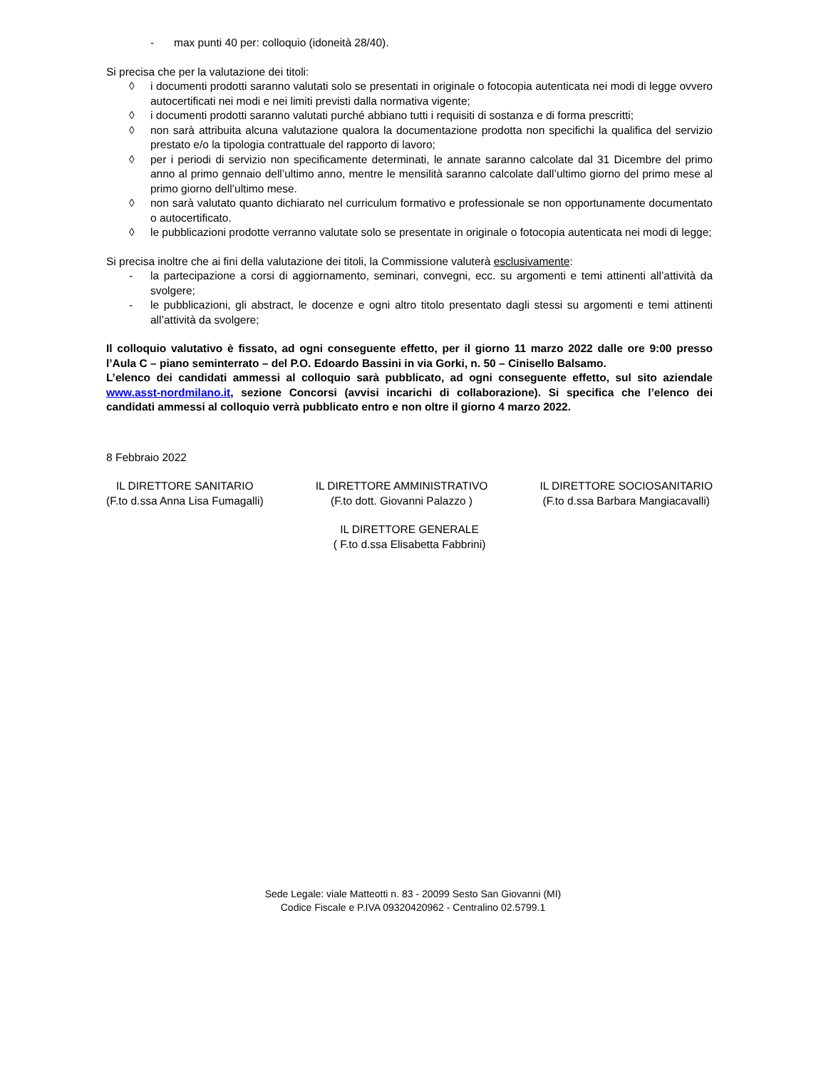- max punti 40 per: colloquio (idoneità 28/40).
Si precisa che per la valutazione dei titoli:
◊ i documenti prodotti saranno valutati solo se presentati in originale o fotocopia autenticata nei modi di legge ovvero autocertificati nei modi e nei limiti previsti dalla normativa vigente;
◊ i documenti prodotti saranno valutati purché abbiano tutti i requisiti di sostanza e di forma prescritti;
◊ non sarà attribuita alcuna valutazione qualora la documentazione prodotta non specifichi la qualifica del servizio prestato e/o la tipologia contrattuale del rapporto di lavoro;
◊ per i periodi di servizio non specificamente determinati, le annate saranno calcolate dal 31 Dicembre del primo anno al primo gennaio dell’ultimo anno, mentre le mensilità saranno calcolate dall’ultimo giorno del primo mese al primo giorno dell’ultimo mese.
◊ non sarà valutato quanto dichiarato nel curriculum formativo e professionale se non opportunamente documentato o autocertificato.
◊ le pubblicazioni prodotte verranno valutate solo se presentate in originale o fotocopia autenticata nei modi di legge;
Si precisa inoltre che ai fini della valutazione dei titoli, la Commissione valuterà esclusivamente:
- la partecipazione a corsi di aggiornamento, seminari, convegni, ecc. su argomenti e temi attinenti all’attività da svolgere;
- le pubblicazioni, gli abstract, le docenze e ogni altro titolo presentato dagli stessi su argomenti e temi attinenti all’attività da svolgere;
Il colloquio valutativo è fissato, ad ogni conseguente effetto, per il giorno 11 marzo 2022 dalle ore 9:00 presso l’Aula C – piano seminterrato – del P.O. Edoardo Bassini in via Gorki, n. 50 – Cinisello Balsamo.
L’elenco dei candidati ammessi al colloquio sarà pubblicato, ad ogni conseguente effetto, sul sito aziendale www.asst-nordmilano.it, sezione Concorsi (avvisi incarichi di collaborazione). Si specifica che l’elenco dei candidati ammessi al colloquio verrà pubblicato entro e non oltre il giorno 4 marzo 2022.
8 Febbraio 2022
IL DIRETTORE SANITARIO
(F.to d.ssa Anna Lisa Fumagalli)
IL DIRETTORE AMMINISTRATIVO
(F.to dott. Giovanni Palazzo )
IL DIRETTORE SOCIOSANITARIO
(F.to d.ssa Barbara Mangiacavalli)
IL DIRETTORE GENERALE
( F.to d.ssa Elisabetta Fabbrini)
Sede Legale: viale Matteotti n. 83 - 20099 Sesto San Giovanni (MI)
Codice Fiscale e P.IVA 09320420962 - Centralino 02.5799.1